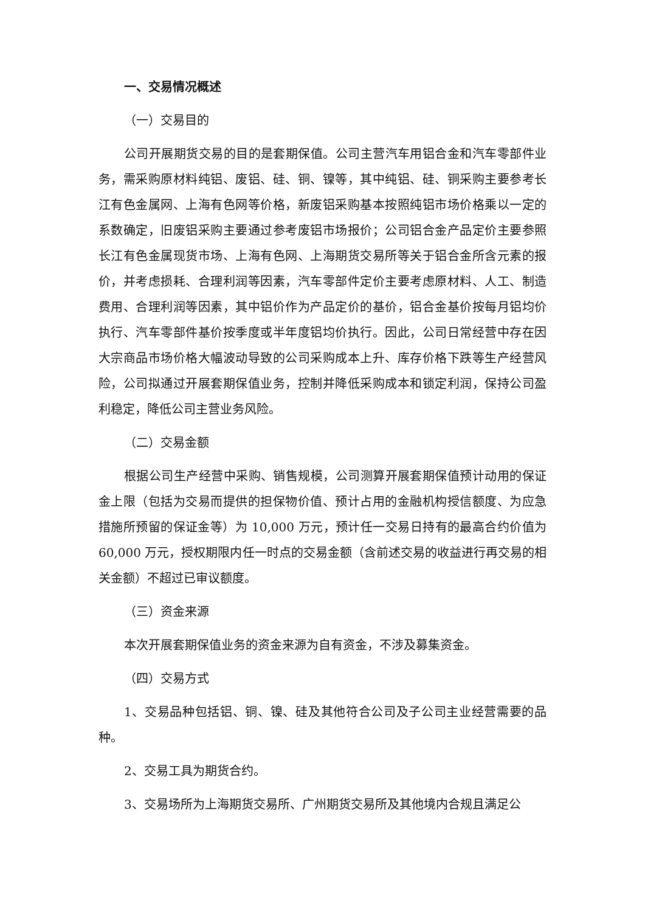一、交易情况概述
（一）交易目的
公司开展期货交易的目的是套期保值。公司主营汽车用铝合金和汽车零部件业务，需采购原材料纯铝、废铝、硅、铜、镍等，其中纯铝、硅、铜采购主要参考长江有色金属网、上海有色网等价格，新废铝采购基本按照纯铝市场价格乘以一定的系数确定，旧废铝采购主要通过参考废铝市场报价；公司铝合金产品定价主要参照长江有色金属现货市场、上海有色网、上海期货交易所等关于铝合金所含元素的报价，并考虑损耗、合理利润等因素，汽车零部件定价主要考虑原材料、人工、制造费用、合理利润等因素，其中铝价作为产品定价的基价，铝合金基价按每月铝均价执行、汽车零部件基价按季度或半年度铝均价执行。因此，公司日常经营中存在因大宗商品市场价格大幅波动导致的公司采购成本上升、库存价格下跌等生产经营风险，公司拟通过开展套期保值业务，控制并降低采购成本和锁定利润，保持公司盈利稳定，降低公司主营业务风险。
（二）交易金额
根据公司生产经营中采购、销售规模，公司测算开展套期保值预计动用的保证金上限（包括为交易而提供的担保物价值、预计占用的金融机构授信额度、为应急措施所预留的保证金等）为 10,000 万元，预计任一交易日持有的最高合约价值为 60,000 万元，授权期限内任一时点的交易金额（含前述交易的收益进行再交易的相关金额）不超过已审议额度。
（三）资金来源
本次开展套期保值业务的资金来源为自有资金，不涉及募集资金。
（四）交易方式
1、交易品种包括铝、铜、镍、硅及其他符合公司及子公司主业经营需要的品种。
2、交易工具为期货合约。
3、交易场所为上海期货交易所、广州期货交易所及其他境内合规且满足公